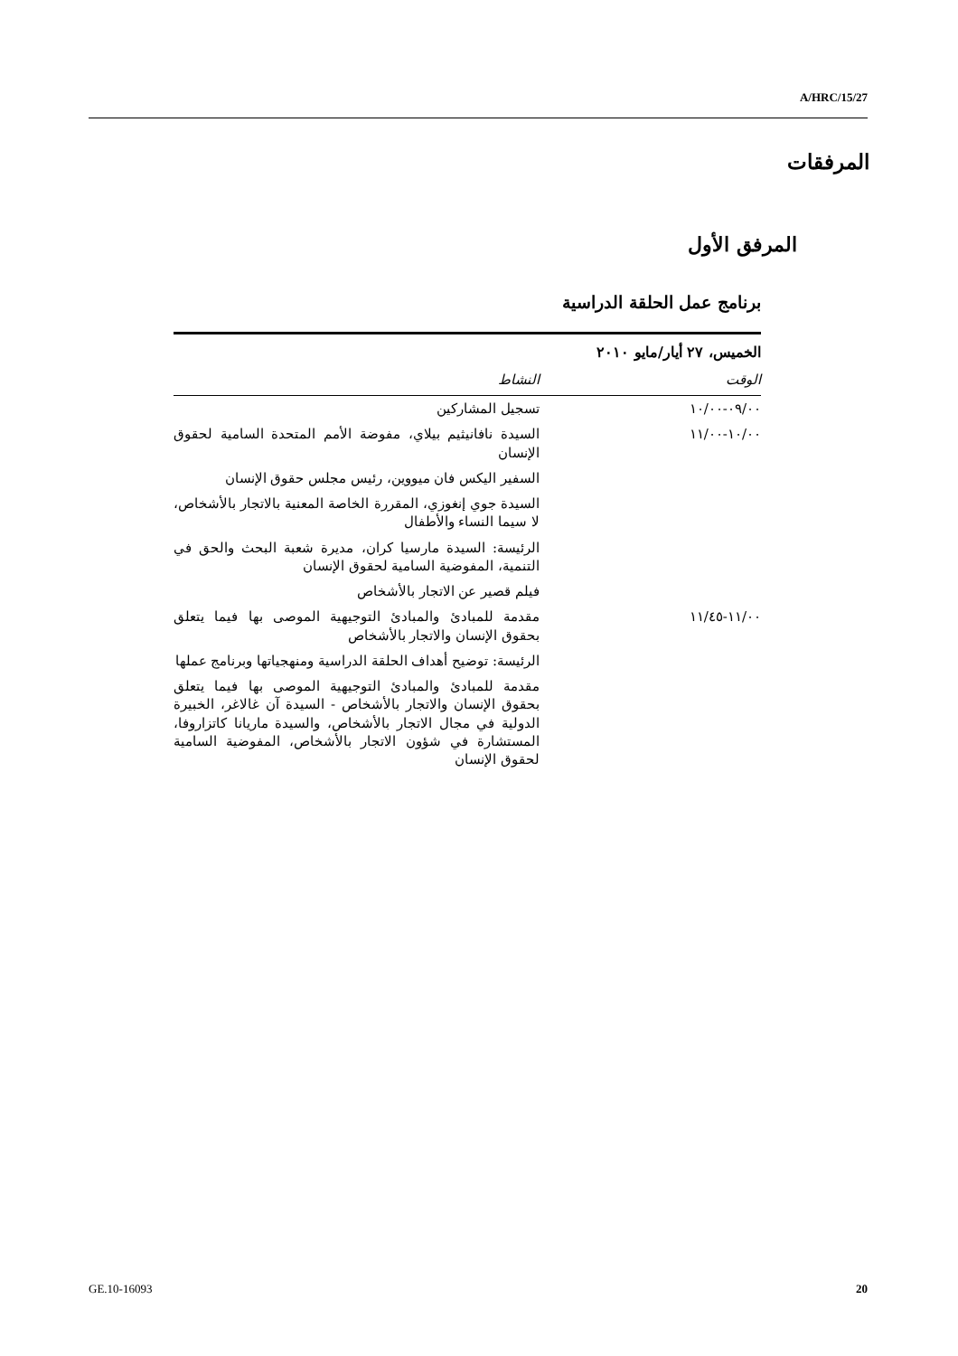A/HRC/15/27
المرفقات
المرفق الأول
برنامج عمل الحلقة الدراسية
| الخميس، ٢٧ أيار/مايو ٢٠١٠ | |
| --- | --- |
| الوقت | النشاط |
| ٠٩/٠٠-١٠/٠٠ | تسجيل المشاركين |
| ١٠/٠٠-١١/٠٠ | السيدة نافانيثيم بيلاي، مفوضة الأمم المتحدة السامية لحقوق الإنسان |
| | السفير اليكس فان ميووين، رئيس مجلس حقوق الإنسان |
| | السيدة جوي إنغوزي، المقررة الخاصة المعنية بالاتجار بالأشخاص، لا سيما النساء والأطفال |
| | الرئيسة: السيدة مارسيا كران، مديرة شعبة البحث والحق في التنمية، المفوضية السامية لحقوق الإنسان |
| | فيلم قصير عن الاتجار بالأشخاص |
| ١١/٠٠-١١/٤٥ | مقدمة للمبادئ والمبادئ التوجيهية الموصى بها فيما يتعلق بحقوق الإنسان والاتجار بالأشخاص |
| | الرئيسة: توضيح أهداف الحلقة الدراسية ومنهجياتها وبرنامج عملها |
| | مقدمة للمبادئ والمبادئ التوجيهية الموصى بها فيما يتعلق بحقوق الإنسان والاتجار بالأشخاص - السيدة آن غالاغر، الخبيرة الدولية في مجال الاتجار بالأشخاص، والسيدة ماريانا كاتزاروفا، المستشارة في شؤون الاتجار بالأشخاص، المفوضية السامية لحقوق الإنسان |
GE.10-16093 20